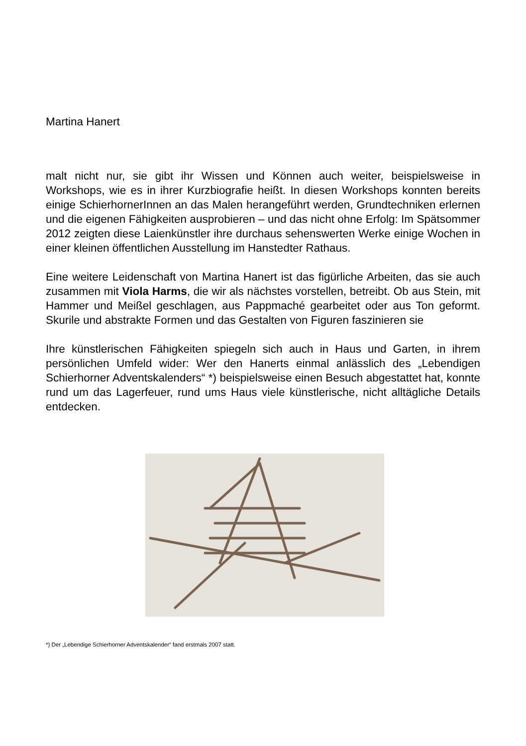Martina Hanert
malt nicht nur, sie gibt ihr Wissen und Können auch weiter, beispielsweise in Workshops, wie es in ihrer Kurzbiografie heißt. In diesen Workshops konnten bereits einige SchierhornerInnen an das Malen herangeführt werden, Grundtechniken erlernen und die eigenen Fähigkeiten ausprobieren – und das nicht ohne Erfolg: Im Spätsommer 2012 zeigten diese Laienkünstler ihre durchaus sehenswerten Werke einige Wochen in einer kleinen öffentlichen Ausstellung im Hanstedter Rathaus.
Eine weitere Leidenschaft von Martina Hanert ist das figürliche Arbeiten, das sie auch zusammen mit Viola Harms, die wir als nächstes vorstellen, betreibt. Ob aus Stein, mit Hammer und Meißel geschlagen, aus Pappmaché gearbeitet oder aus Ton geformt. Skurile und abstrakte Formen und das Gestalten von Figuren faszinieren sie
Ihre künstlerischen Fähigkeiten spiegeln sich auch in Haus und Garten, in ihrem persönlichen Umfeld wider: Wer den Hanerts einmal anlässlich des „Lebendigen Schierhorner Adventskalenders“ *) beispielsweise einen Besuch abgestattet hat, konnte rund um das Lagerfeuer, rund ums Haus viele künstlerische, nicht alltägliche Details entdecken.
*) Der „Lebendige Schierhorner Adventskalender“ fand erstmals 2007 statt.